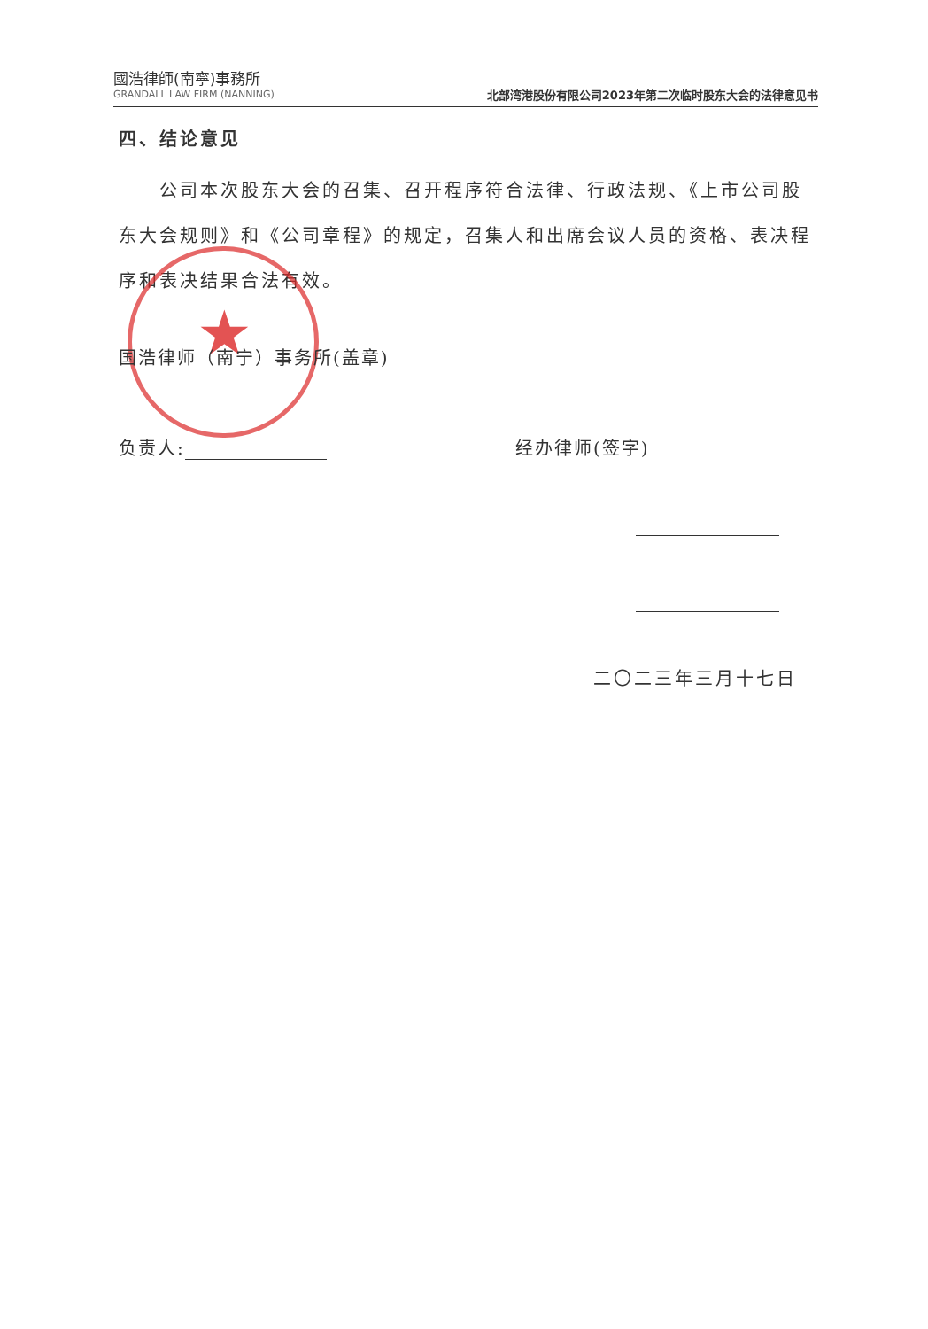國浩律師(南寧)事務所
GRANDALL LAW FIRM (NANNING)
北部湾港股份有限公司2023年第二次临时股东大会的法律意见书
四、结论意见
公司本次股东大会的召集、召开程序符合法律、行政法规、《上市公司股东大会规则》和《公司章程》的规定，召集人和出席会议人员的资格、表决程序和表决结果合法有效。
★
国浩律师（南宁）事务所(盖章)
负责人: 经办律师(签字)
二〇二三年三月十七日